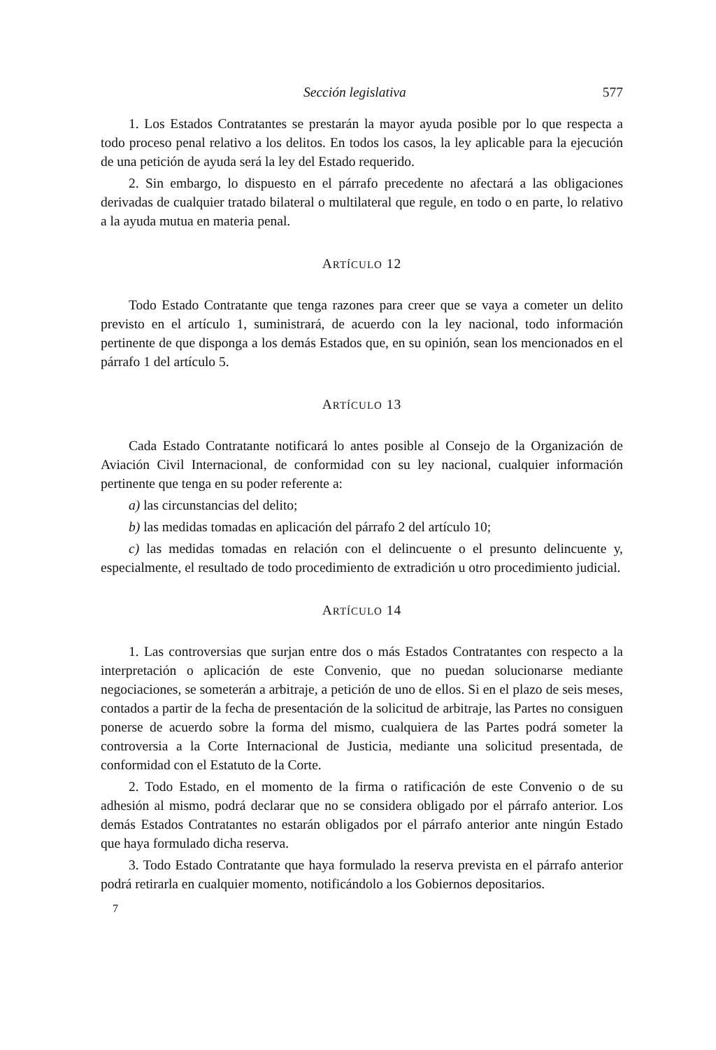Sección legislativa 577
1. Los Estados Contratantes se prestarán la mayor ayuda posible por lo que respecta a todo proceso penal relativo a los delitos. En todos los casos, la ley aplicable para la ejecución de una petición de ayuda será la ley del Estado requerido.
2. Sin embargo, lo dispuesto en el párrafo precedente no afectará a las obligaciones derivadas de cualquier tratado bilateral o multilateral que regule, en todo o en parte, lo relativo a la ayuda mutua en materia penal.
ARTÍCULO 12
Todo Estado Contratante que tenga razones para creer que se vaya a cometer un delito previsto en el artículo 1, suministrará, de acuerdo con la ley nacional, todo información pertinente de que disponga a los demás Estados que, en su opinión, sean los mencionados en el párrafo 1 del artículo 5.
ARTÍCULO 13
Cada Estado Contratante notificará lo antes posible al Consejo de la Organización de Aviación Civil Internacional, de conformidad con su ley nacional, cualquier información pertinente que tenga en su poder referente a:
a) las circunstancias del delito;
b) las medidas tomadas en aplicación del párrafo 2 del artículo 10;
c) las medidas tomadas en relación con el delincuente o el presunto delincuente y, especialmente, el resultado de todo procedimiento de extradición u otro procedimiento judicial.
ARTÍCULO 14
1. Las controversias que surjan entre dos o más Estados Contratantes con respecto a la interpretación o aplicación de este Convenio, que no puedan solucionarse mediante negociaciones, se someterán a arbitraje, a petición de uno de ellos. Si en el plazo de seis meses, contados a partir de la fecha de presentación de la solicitud de arbitraje, las Partes no consiguen ponerse de acuerdo sobre la forma del mismo, cualquiera de las Partes podrá someter la controversia a la Corte Internacional de Justicia, mediante una solicitud presentada, de conformidad con el Estatuto de la Corte.
2. Todo Estado, en el momento de la firma o ratificación de este Convenio o de su adhesión al mismo, podrá declarar que no se considera obligado por el párrafo anterior. Los demás Estados Contratantes no estarán obligados por el párrafo anterior ante ningún Estado que haya formulado dicha reserva.
3. Todo Estado Contratante que haya formulado la reserva prevista en el párrafo anterior podrá retirarla en cualquier momento, notificándolo a los Gobiernos depositarios.
7